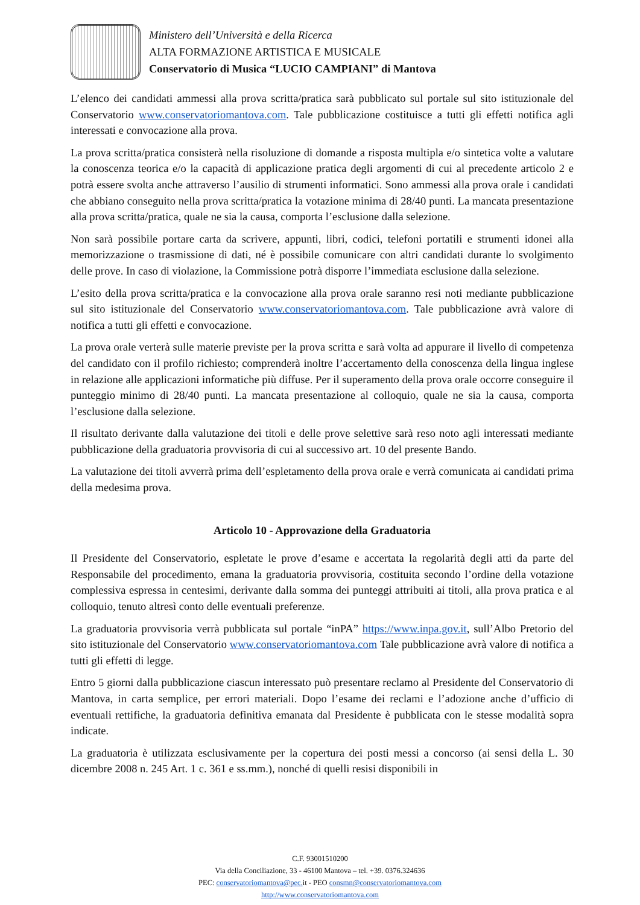Ministero dell’Università e della Ricerca
ALTA FORMAZIONE ARTISTICA E MUSICALE
Conservatorio di Musica “LUCIO CAMPIANI” di Mantova
L’elenco dei candidati ammessi alla prova scritta/pratica sarà pubblicato sul portale sul sito istituzionale del Conservatorio www.conservatoriomantova.com. Tale pubblicazione costituisce a tutti gli effetti notifica agli interessati e convocazione alla prova.
La prova scritta/pratica consisterà nella risoluzione di domande a risposta multipla e/o sintetica volte a valutare la conoscenza teorica e/o la capacità di applicazione pratica degli argomenti di cui al precedente articolo 2 e potrà essere svolta anche attraverso l’ausilio di strumenti informatici. Sono ammessi alla prova orale i candidati che abbiano conseguito nella prova scritta/pratica la votazione minima di 28/40 punti. La mancata presentazione alla prova scritta/pratica, quale ne sia la causa, comporta l’esclusione dalla selezione.
Non sarà possibile portare carta da scrivere, appunti, libri, codici, telefoni portatili e strumenti idonei alla memorizzazione o trasmissione di dati, né è possibile comunicare con altri candidati durante lo svolgimento delle prove. In caso di violazione, la Commissione potrà disporre l’immediata esclusione dalla selezione.
L’esito della prova scritta/pratica e la convocazione alla prova orale saranno resi noti mediante pubblicazione sul sito istituzionale del Conservatorio www.conservatoriomantova.com. Tale pubblicazione avrà valore di notifica a tutti gli effetti e convocazione.
La prova orale verterà sulle materie previste per la prova scritta e sarà volta ad appurare il livello di competenza del candidato con il profilo richiesto; comprenderà inoltre l’accertamento della conoscenza della lingua inglese in relazione alle applicazioni informatiche più diffuse. Per il superamento della prova orale occorre conseguire il punteggio minimo di 28/40 punti. La mancata presentazione al colloquio, quale ne sia la causa, comporta l’esclusione dalla selezione.
Il risultato derivante dalla valutazione dei titoli e delle prove selettive sarà reso noto agli interessati mediante pubblicazione della graduatoria provvisoria di cui al successivo art. 10 del presente Bando.
La valutazione dei titoli avverrà prima dell’espletamento della prova orale e verrà comunicata ai candidati prima della medesima prova.
Articolo 10 - Approvazione della Graduatoria
Il Presidente del Conservatorio, espletate le prove d’esame e accertata la regolarità degli atti da parte del Responsabile del procedimento, emana la graduatoria provvisoria, costituita secondo l’ordine della votazione complessiva espressa in centesimi, derivante dalla somma dei punteggi attribuiti ai titoli, alla prova pratica e al colloquio, tenuto altresì conto delle eventuali preferenze.
La graduatoria provvisoria verrà pubblicata sul portale “inPA” https://www.inpa.gov.it, sull’Albo Pretorio del sito istituzionale del Conservatorio www.conservatoriomantova.com Tale pubblicazione avrà valore di notifica a tutti gli effetti di legge.
Entro 5 giorni dalla pubblicazione ciascun interessato può presentare reclamo al Presidente del Conservatorio di Mantova, in carta semplice, per errori materiali. Dopo l’esame dei reclami e l’adozione anche d’ufficio di eventuali rettifiche, la graduatoria definitiva emanata dal Presidente è pubblicata con le stesse modalità sopra indicate.
La graduatoria è utilizzata esclusivamente per la copertura dei posti messi a concorso (ai sensi della L. 30 dicembre 2008 n. 245 Art. 1 c. 361 e ss.mm.), nonché di quelli resisi disponibili in
C.F. 93001510200
Via della Conciliazione, 33 - 46100 Mantova – tel. +39. 0376.324636
PEC: conservatoriomantova@pec. it - PEO consmn@conservatoriomantova.com
http://www.conservatoriomantova.com